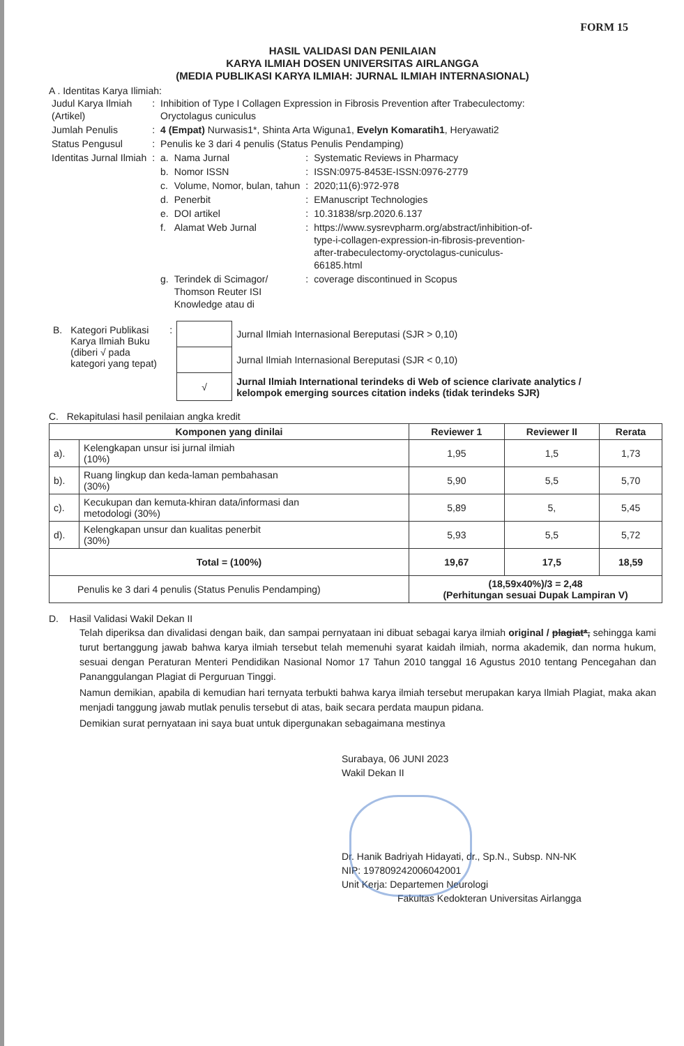FORM 15
HASIL VALIDASI DAN PENILAIAN
KARYA ILMIAH DOSEN UNIVERSITAS AIRLANGGA
(MEDIA PUBLIKASI KARYA ILMIAH: JURNAL ILMIAH INTERNASIONAL)
A . Identitas Karya Ilimiah:
| Judul Karya Ilmiah (Artikel) | : | Inhibition of Type I Collagen Expression in Fibrosis Prevention after Trabeculectomy: Oryctolagus cuniculus | | | |
| Jumlah Penulis | : | 4 (Empat) Nurwasis1*, Shinta Arta Wiguna1, Evelyn Komaratih1 , Heryawati2 | | | |
| Status Pengusul | : | Penulis ke 3 dari 4 penulis (Status Penulis Pendamping) | | | |
| Identitas Jurnal Ilmiah | : | a. | Nama Jurnal | : | Systematic Reviews in Pharmacy |
| | | b. | Nomor ISSN | : | ISSN:0975-8453E-ISSN:0976-2779 |
| | | c. | Volume, Nomor, bulan, tahun | : | 2020;11(6):972-978 |
| | | d. | Penerbit | : | EManuscript Technologies |
| | | e. | DOI artikel | : | 10.31838/srp.2020.6.137 |
| | | f. | Alamat Web Jurnal | : | https://www.sysrevpharm.org/abstract/inhibition-of- type-i-collagen-expression-in-fibrosis-prevention- after-trabeculectomy-oryctolagus-cuniculus- 66185.html |
| | | g. | Terindek di Scimagor/ Thomson Reuter ISI Knowledge atau di | : | coverage discontinued in Scopus |
| B. | Kategori Publikasi Karya Ilmiah Buku (diberi √ pada kategori yang tepat) | : | | Jurnal Ilmiah Internasional Bereputasi (SJR > 0,10) |
| | | | | Jurnal Ilmiah Internasional Bereputasi (SJR < 0,10) |
| | | | √ | Jurnal Ilmiah International terindeks di Web of science clarivate analytics / kelompok emerging sources citation indeks (tidak terindeks SJR) |
C. Rekapitulasi hasil penilaian angka kredit
| Komponen yang dinilai | | Reviewer 1 | Reviewer II | Rerata |
| --- | --- | --- | --- | --- |
| a). | Kelengkapan unsur isi jurnal ilmiah (10%) | 1,95 | 1,5 | 1,73 |
| b). | Ruang lingkup dan keda-laman pembahasan (30%) | 5,90 | 5,5 | 5,70 |
| c). | Kecukupan dan kemuta-khiran data/informasi dan metodologi (30%) | 5,89 | 5, | 5,45 |
| d). | Kelengkapan unsur dan kualitas penerbit (30%) | 5,93 | 5,5 | 5,72 |
| Total = (100%) | | 19,67 | 17,5 | 18,59 |
| Penulis ke 3 dari 4 penulis (Status Penulis Pendamping) | | (18,59x40%)/3 = 2,48 (Perhitungan sesuai Dupak Lampiran V) | | |
D. Hasil Validasi Wakil Dekan II
Telah diperiksa dan divalidasi dengan baik, dan sampai pernyataan ini dibuat sebagai karya ilmiah original / plagiat*, sehingga kami turut bertanggung jawab bahwa karya ilmiah tersebut telah memenuhi syarat kaidah ilmiah, norma akademik, dan norma hukum, sesuai dengan Peraturan Menteri Pendidikan Nasional Nomor 17 Tahun 2010 tanggal 16 Agustus 2010 tentang Pencegahan dan Pananggulangan Plagiat di Perguruan Tinggi.
Namun demikian, apabila di kemudian hari ternyata terbukti bahwa karya ilmiah tersebut merupakan karya Ilmiah Plagiat, maka akan menjadi tanggung jawab mutlak penulis tersebut di atas, baik secara perdata maupun pidana.
Demikian surat pernyataan ini saya buat untuk dipergunakan sebagaimana mestinya
Surabaya, 06 JUNI 2023
Wakil Dekan II
Dr. Hanik Badriyah Hidayati, dr., Sp.N., Subsp. NN-NK
NIP: 197809242006042001
Unit Kerja: Departemen Neurologi
Fakultas Kedokteran Universitas Airlangga